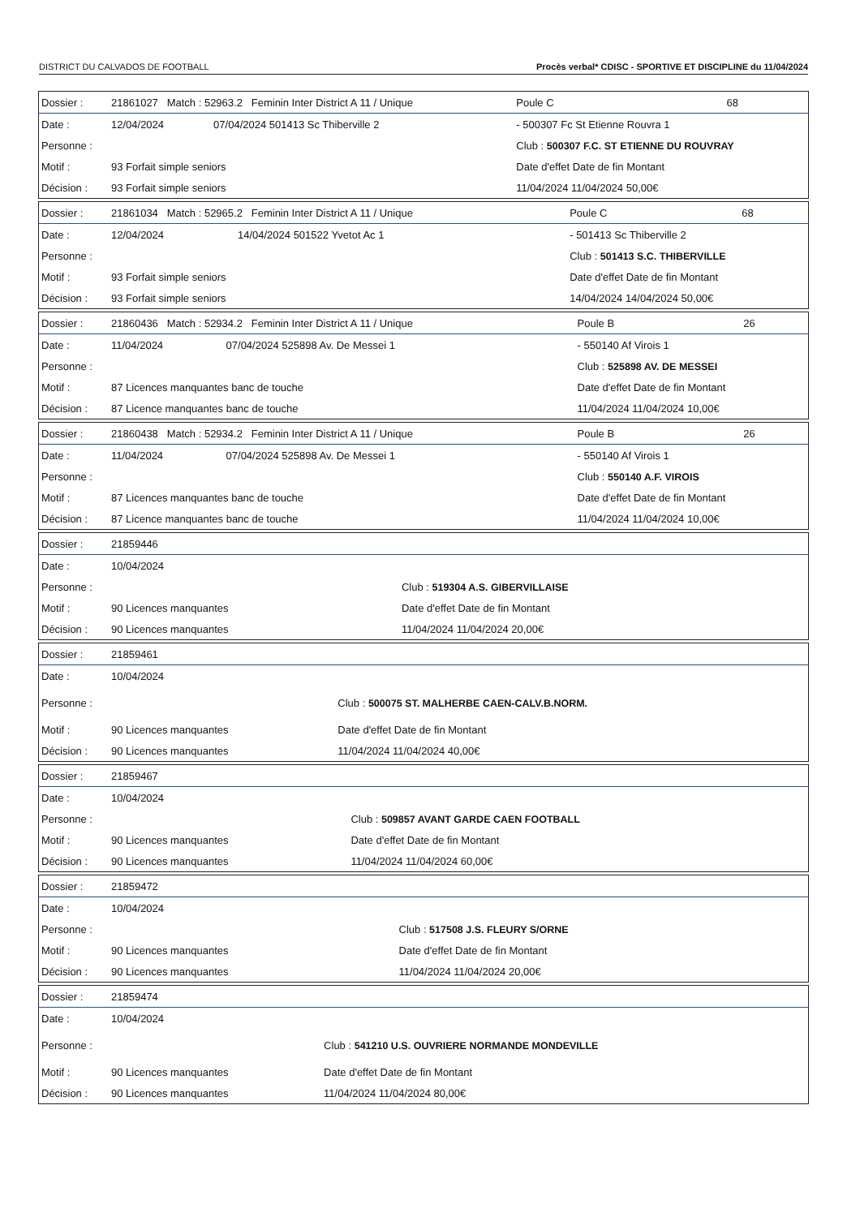DISTRICT DU CALVADOS DE FOOTBALL Procès verbal* CDISC - SPORTIVE ET DISCIPLINE du 11/04/2024
| Dossier : | 21861027 Match : 52963.2 Feminin Inter District A 11 / Unique | | Poule C | 68 |
| Date : | 12/04/2024 | 07/04/2024 501413 Sc Thiberville 2 | - 500307 Fc St Etienne Rouvra 1 | |
| Personne : | | | Club : 500307 F.C. ST ETIENNE DU ROUVRAY | |
| Motif : | 93 Forfait simple seniors | | Date d'effet Date de fin Montant | |
| Décision : | 93 Forfait simple seniors | | 11/04/2024 11/04/2024 50,00€ | |
| Dossier : | 21861034 Match : 52965.2 Feminin Inter District A 11 / Unique | | Poule C | 68 |
| Date : | 12/04/2024 | 14/04/2024 501522 Yvetot Ac 1 | - 501413 Sc Thiberville 2 | |
| Personne : | | | Club : 501413 S.C. THIBERVILLE | |
| Motif : | 93 Forfait simple seniors | | Date d'effet Date de fin Montant | |
| Décision : | 93 Forfait simple seniors | | 14/04/2024 14/04/2024 50,00€ | |
| Dossier : | 21860436 Match : 52934.2 Feminin Inter District A 11 / Unique | | Poule B | 26 |
| Date : | 11/04/2024 | 07/04/2024 525898 Av. De Messei 1 | - 550140 Af Virois 1 | |
| Personne : | | | Club : 525898 AV. DE MESSEI | |
| Motif : | 87 Licences manquantes banc de touche | | Date d'effet Date de fin Montant | |
| Décision : | 87 Licence manquantes banc de touche | | 11/04/2024 11/04/2024 10,00€ | |
| Dossier : | 21860438 Match : 52934.2 Feminin Inter District A 11 / Unique | | Poule B | 26 |
| Date : | 11/04/2024 | 07/04/2024 525898 Av. De Messei 1 | - 550140 Af Virois 1 | |
| Personne : | | | Club : 550140 A.F. VIROIS | |
| Motif : | 87 Licences manquantes banc de touche | | Date d'effet Date de fin Montant | |
| Décision : | 87 Licence manquantes banc de touche | | 11/04/2024 11/04/2024 10,00€ | |
| Dossier : | 21859446 | |
| Date : | 10/04/2024 | |
| Personne : | | Club : 519304 A.S. GIBERVILLAISE |
| Motif : | 90 Licences manquantes | Date d'effet Date de fin Montant |
| Décision : | 90 Licences manquantes | 11/04/2024 11/04/2024 20,00€ |
| Dossier : | 21859461 | |
| Date : | 10/04/2024 | |
| Personne : | | Club : 500075 ST. MALHERBE CAEN-CALV.B.NORM. |
| Motif : | 90 Licences manquantes | Date d'effet Date de fin Montant |
| Décision : | 90 Licences manquantes | 11/04/2024 11/04/2024 40,00€ |
| Dossier : | 21859467 | |
| Date : | 10/04/2024 | |
| Personne : | | Club : 509857 AVANT GARDE CAEN FOOTBALL |
| Motif : | 90 Licences manquantes | Date d'effet Date de fin Montant |
| Décision : | 90 Licences manquantes | 11/04/2024 11/04/2024 60,00€ |
| Dossier : | 21859472 | |
| Date : | 10/04/2024 | |
| Personne : | | Club : 517508 J.S. FLEURY S/ORNE |
| Motif : | 90 Licences manquantes | Date d'effet Date de fin Montant |
| Décision : | 90 Licences manquantes | 11/04/2024 11/04/2024 20,00€ |
| Dossier : | 21859474 | |
| Date : | 10/04/2024 | |
| Personne : | | Club : 541210 U.S. OUVRIERE NORMANDE MONDEVILLE |
| Motif : | 90 Licences manquantes | Date d'effet Date de fin Montant |
| Décision : | 90 Licences manquantes | 11/04/2024 11/04/2024 80,00€ |